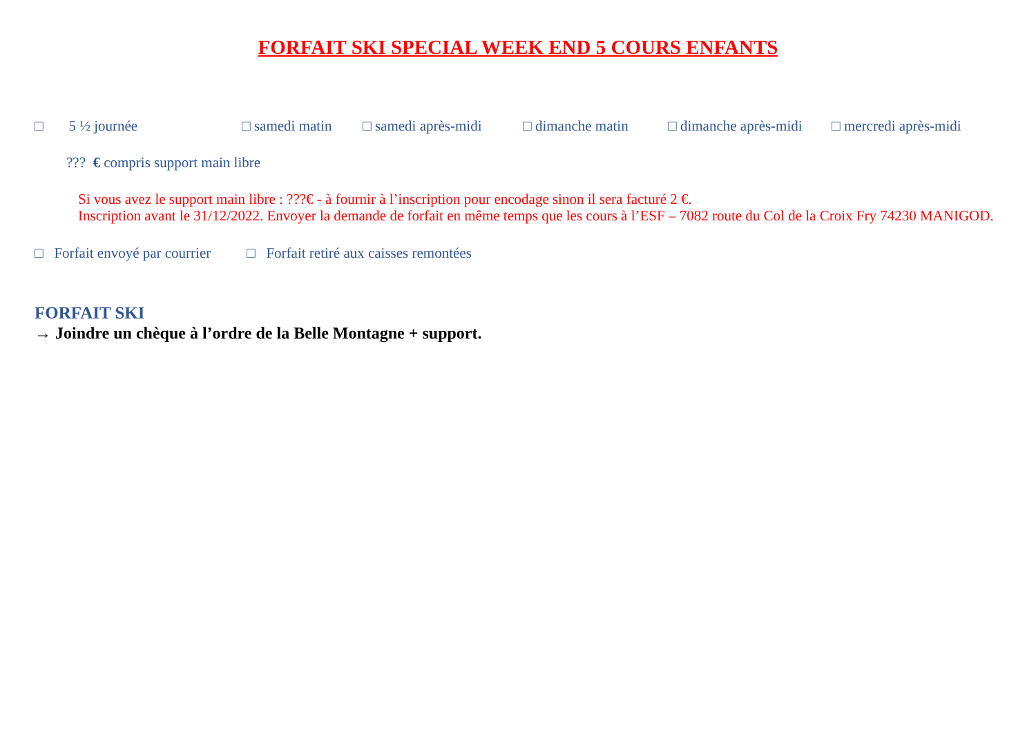FORFAIT SKI SPECIAL WEEK END 5 COURS ENFANTS
□ 5 ½ journée □ samedi matin □ samedi après-midi □ dimanche matin □ dimanche après-midi □ mercredi après-midi
??? € compris support main libre
Si vous avez le support main libre : ???€ - à fournir à l’inscription pour encodage sinon il sera facturé 2 €.
Inscription avant le 31/12/2022. Envoyer la demande de forfait en même temps que les cours à l’ESF – 7082 route du Col de la Croix Fry 74230 MANIGOD.
□ Forfait envoyé par courrier □ Forfait retiré aux caisses remontées
FORFAIT SKI
→ Joindre un chèque à l’ordre de la Belle Montagne + support.